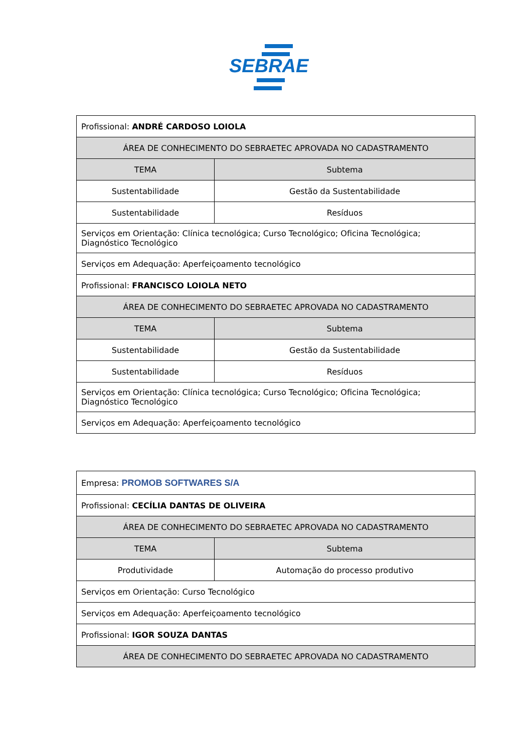SEBRAE
| Profissional: ANDRÉ CARDOSO LOIOLA | |
| ÁREA DE CONHECIMENTO DO SEBRAETEC APROVADA NO CADASTRAMENTO | |
| TEMA | Subtema |
| Sustentabilidade | Gestão da Sustentabilidade |
| Sustentabilidade | Resíduos |
| Serviços em Orientação: Clínica tecnológica; Curso Tecnológico; Oficina Tecnológica; Diagnóstico Tecnológico | |
| Serviços em Adequação: Aperfeiçoamento tecnológico | |
| Profissional: FRANCISCO LOIOLA NETO | |
| ÁREA DE CONHECIMENTO DO SEBRAETEC APROVADA NO CADASTRAMENTO | |
| TEMA | Subtema |
| Sustentabilidade | Gestão da Sustentabilidade |
| Sustentabilidade | Resíduos |
| Serviços em Orientação: Clínica tecnológica; Curso Tecnológico; Oficina Tecnológica; Diagnóstico Tecnológico | |
| Serviços em Adequação: Aperfeiçoamento tecnológico | |
| Empresa: PROMOB SOFTWARES S/A | |
| Profissional: CECÍLIA DANTAS DE OLIVEIRA | |
| ÁREA DE CONHECIMENTO DO SEBRAETEC APROVADA NO CADASTRAMENTO | |
| TEMA | Subtema |
| Produtividade | Automação do processo produtivo |
| Serviços em Orientação: Curso Tecnológico | |
| Serviços em Adequação: Aperfeiçoamento tecnológico | |
| Profissional: IGOR SOUZA DANTAS | |
| ÁREA DE CONHECIMENTO DO SEBRAETEC APROVADA NO CADASTRAMENTO | |